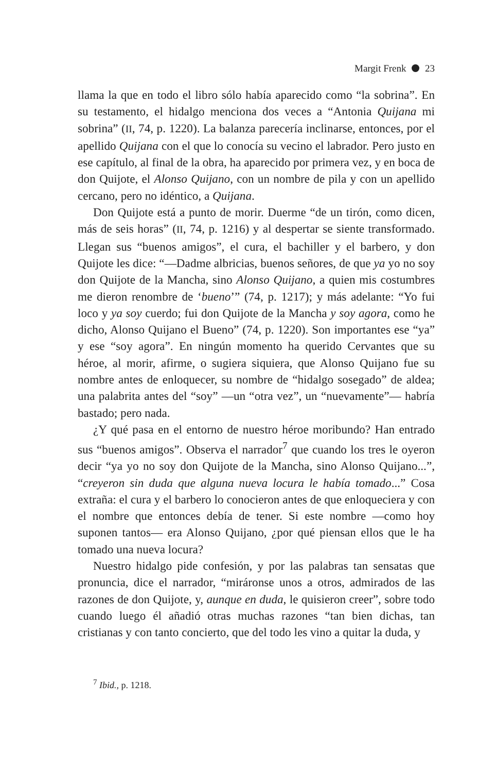Margit Frenk 23
llama la que en todo el libro sólo había aparecido como “la sobrina”. En su testamento, el hidalgo menciona dos veces a “Antonia Quijana mi sobrina” (II, 74, p. 1220). La balanza parecería inclinarse, entonces, por el apellido Quijana con el que lo conocía su vecino el labrador. Pero justo en ese capítulo, al final de la obra, ha aparecido por primera vez, y en boca de don Quijote, el Alonso Quijano, con un nombre de pila y con un apellido cercano, pero no idéntico, a Quijana.
Don Quijote está a punto de morir. Duerme “de un tirón, como dicen, más de seis horas” (II, 74, p. 1216) y al despertar se siente transformado. Llegan sus “buenos amigos”, el cura, el bachiller y el barbero, y don Quijote les dice: “—Dadme albricias, buenos señores, de que ya yo no soy don Quijote de la Mancha, sino Alonso Quijano, a quien mis costumbres me dieron renombre de ‘bueno’” (74, p. 1217); y más adelante: “Yo fui loco y ya soy cuerdo; fui don Quijote de la Mancha y soy agora, como he dicho, Alonso Quijano el Bueno” (74, p. 1220). Son importantes ese “ya” y ese “soy agora”. En ningún momento ha querido Cervantes que su héroe, al morir, afirme, o sugiera siquiera, que Alonso Quijano fue su nombre antes de enloquecer, su nombre de “hidalgo sosegado” de aldea; una palabrita antes del “soy” —un “otra vez”, un “nuevamente”— habría bastado; pero nada.
¿Y qué pasa en el entorno de nuestro héroe moribundo? Han entrado sus “buenos amigos”. Observa el narrador<sup>7</sup> que cuando los tres le oyeron decir “ya yo no soy don Quijote de la Mancha, sino Alonso Quijano...”, “creyeron sin duda que alguna nueva locura le había tomado...” Cosa extraña: el cura y el barbero lo conocieron antes de que enloqueciera y con el nombre que entonces debía de tener. Si este nombre —como hoy suponen tantos— era Alonso Quijano, ¿por qué piensan ellos que le ha tomado una nueva locura?
Nuestro hidalgo pide confesión, y por las palabras tan sensatas que pronuncia, dice el narrador, “miráronse unos a otros, admirados de las razones de don Quijote, y, aunque en duda, le quisieron creer”, sobre todo cuando luego él añadió otras muchas razones “tan bien dichas, tan cristianas y con tanto concierto, que del todo les vino a quitar la duda, y
<sup>7</sup> Ibid., p. 1218.